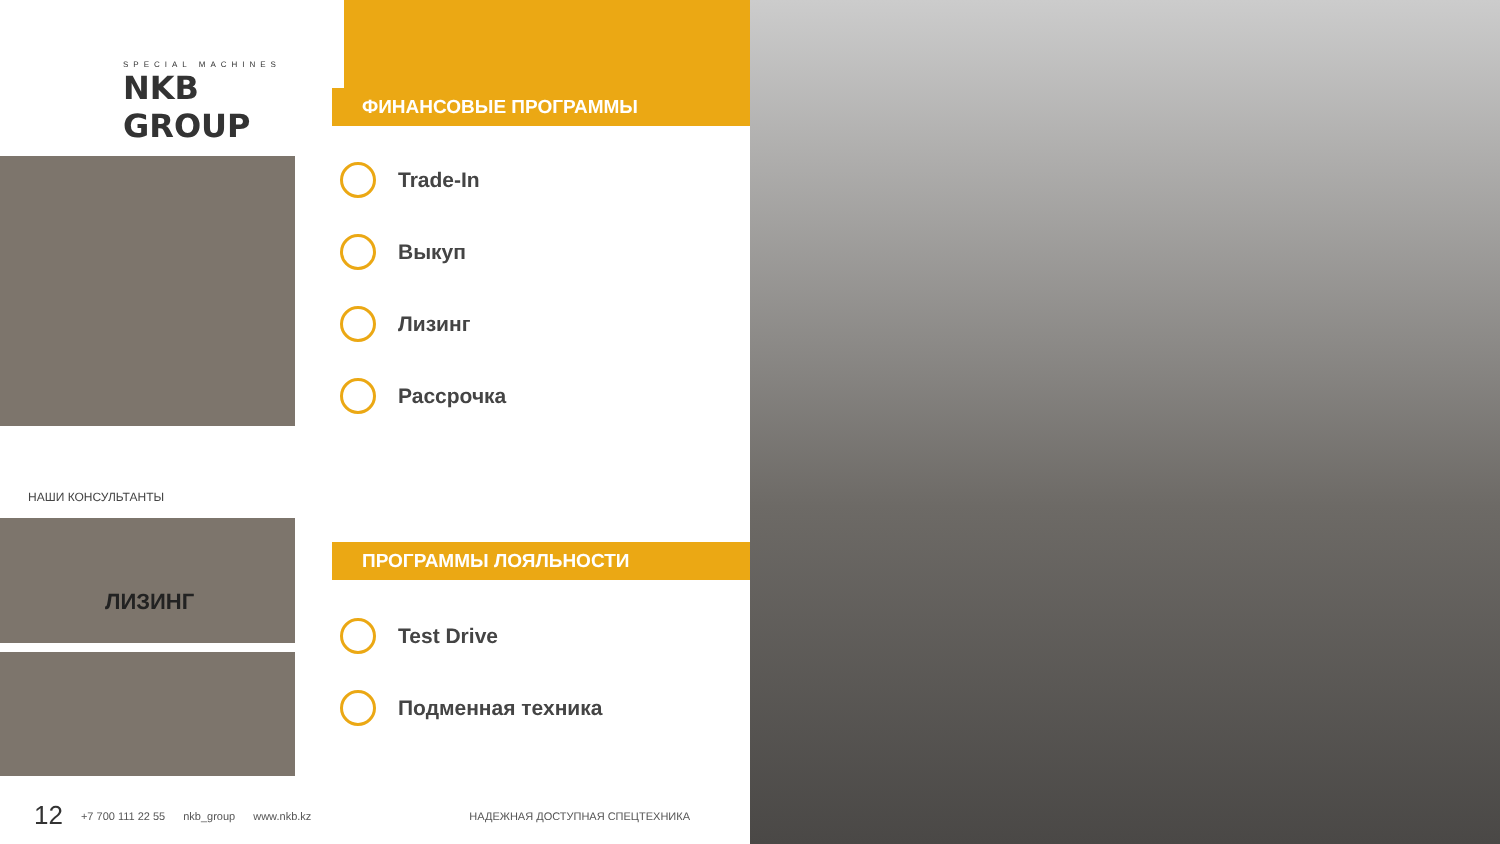SPECIAL MACHINES
NKB GROUP
НАШИ КОНСУЛЬТАНТЫ
ЛИЗИНГ
ФИНАНСОВЫЕ ПРОГРАММЫ
Trade-In
Выкуп
Лизинг
Рассрочка
ПРОГРАММЫ ЛОЯЛЬНОСТИ
Test Drive
Подменная техника
12 +7 700 111 22 55 nkb_group www.nkb.kz НАДЕЖНАЯ ДОСТУПНАЯ СПЕЦТЕХНИКА